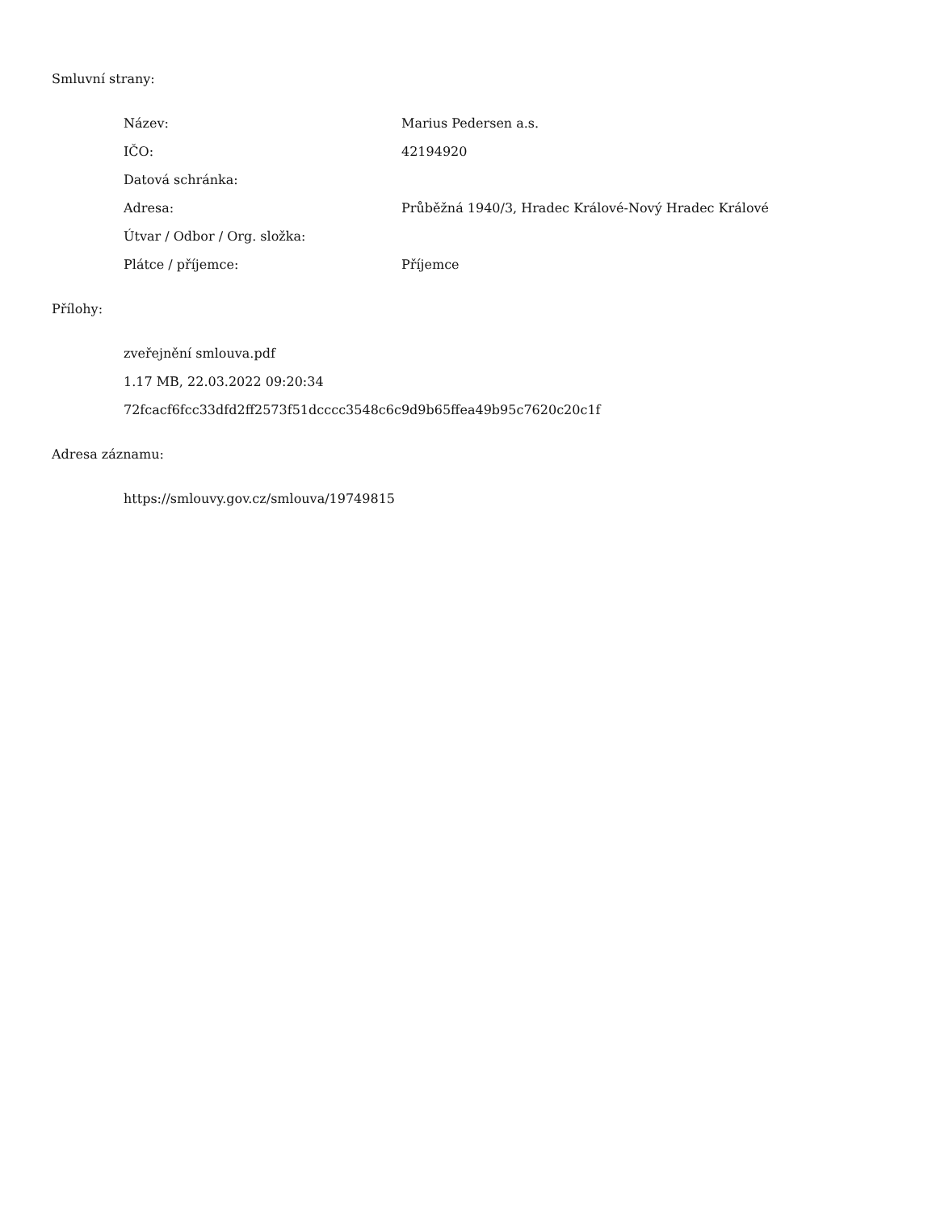Smluvní strany:
| Název: | Marius Pedersen a.s. |
| IČO: | 42194920 |
| Datová schránka: | |
| Adresa: | Průběžná 1940/3, Hradec Králové-Nový Hradec Králové |
| Útvar / Odbor / Org. složka: | |
| Plátce / příjemce: | Příjemce |
Přílohy:
zveřejnění smlouva.pdf
1.17 MB, 22.03.2022 09:20:34
72fcacf6fcc33dfd2ff2573f51dcccc3548c6c9d9b65ffea49b95c7620c20c1f
Adresa záznamu:
https://smlouvy.gov.cz/smlouva/19749815